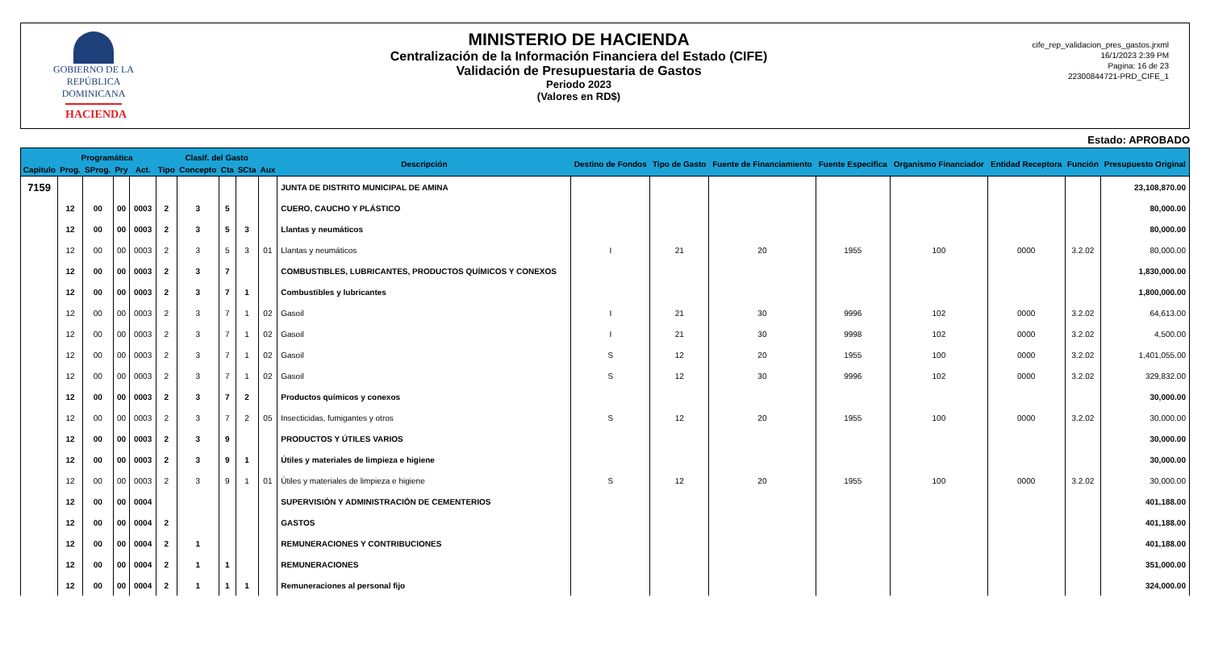GOBIERNO DE LA
REPÚBLICA
DOMINICANA
HACIENDA
MINISTERIO DE HACIENDA
Centralización de la Información Financiera del Estado (CIFE)
Validación de Presupuestaria de Gastos
Periodo 2023
(Valores en RD$)
cife_rep_validacion_pres_gastos.jrxml
16/1/2023 2:39 PM
Pagina: 16 de 23
22300844721-PRD_CIFE_1
Estado: APROBADO
| | Programática | | | | Clasif. del Gasto | | | | | Descripción | Destino de Fondos | Tipo de Gasto | Fuente de Financiamiento | Fuente Especifica | Organismo Financiador | Entidad Receptora | Función | Presupuesto Original |
| --- | --- | --- | --- | --- | --- | --- | --- | --- | --- | --- | --- | --- | --- | --- | --- | --- | --- | --- |
| Capitulo | Prog. | SProg. | Pry | Act. | Tipo | Concepto | Cta | SCta | Aux | | | | | | | | | |
| 7159 | | | | | | | | | | JUNTA DE DISTRITO MUNICIPAL DE AMINA | | | | | | | | 23,108,870.00 |
| | 12 | 00 | 00 | 0003 | 2 | 3 | 5 | | | CUERO, CAUCHO Y PLÁSTICO | | | | | | | | 80,000.00 |
| | 12 | 00 | 00 | 0003 | 2 | 3 | 5 | 3 | | Llantas y neumáticos | | | | | | | | 80,000.00 |
| | 12 | 00 | 00 | 0003 | 2 | 3 | 5 | 3 | 01 | Llantas y neumáticos | I | 21 | 20 | 1955 | 100 | 0000 | 3.2.02 | 80,000.00 |
| | 12 | 00 | 00 | 0003 | 2 | 3 | 7 | | | COMBUSTIBLES, LUBRICANTES, PRODUCTOS QUÍMICOS Y CONEXOS | | | | | | | | 1,830,000.00 |
| | 12 | 00 | 00 | 0003 | 2 | 3 | 7 | 1 | | Combustibles y lubricantes | | | | | | | | 1,800,000.00 |
| | 12 | 00 | 00 | 0003 | 2 | 3 | 7 | 1 | 02 | Gasoil | I | 21 | 30 | 9996 | 102 | 0000 | 3.2.02 | 64,613.00 |
| | 12 | 00 | 00 | 0003 | 2 | 3 | 7 | 1 | 02 | Gasoil | I | 21 | 30 | 9998 | 102 | 0000 | 3.2.02 | 4,500.00 |
| | 12 | 00 | 00 | 0003 | 2 | 3 | 7 | 1 | 02 | Gasoil | S | 12 | 20 | 1955 | 100 | 0000 | 3.2.02 | 1,401,055.00 |
| | 12 | 00 | 00 | 0003 | 2 | 3 | 7 | 1 | 02 | Gasoil | S | 12 | 30 | 9996 | 102 | 0000 | 3.2.02 | 329,832.00 |
| | 12 | 00 | 00 | 0003 | 2 | 3 | 7 | 2 | | Productos químicos y conexos | | | | | | | | 30,000.00 |
| | 12 | 00 | 00 | 0003 | 2 | 3 | 7 | 2 | 05 | Insecticidas, fumigantes y otros | S | 12 | 20 | 1955 | 100 | 0000 | 3.2.02 | 30,000.00 |
| | 12 | 00 | 00 | 0003 | 2 | 3 | 9 | | | PRODUCTOS Y ÚTILES VARIOS | | | | | | | | 30,000.00 |
| | 12 | 00 | 00 | 0003 | 2 | 3 | 9 | 1 | | Útiles y materiales de limpieza e higiene | | | | | | | | 30,000.00 |
| | 12 | 00 | 00 | 0003 | 2 | 3 | 9 | 1 | 01 | Útiles y materiales de limpieza e higiene | S | 12 | 20 | 1955 | 100 | 0000 | 3.2.02 | 30,000.00 |
| | 12 | 00 | 00 | 0004 | | | | | | SUPERVISIÓN Y ADMINISTRACIÓN DE CEMENTERIOS | | | | | | | | 401,188.00 |
| | 12 | 00 | 00 | 0004 | 2 | | | | | GASTOS | | | | | | | | 401,188.00 |
| | 12 | 00 | 00 | 0004 | 2 | 1 | | | | REMUNERACIONES Y CONTRIBUCIONES | | | | | | | | 401,188.00 |
| | 12 | 00 | 00 | 0004 | 2 | 1 | 1 | | | REMUNERACIONES | | | | | | | | 351,000.00 |
| | 12 | 00 | 00 | 0004 | 2 | 1 | 1 | 1 | | Remuneraciones al personal fijo | | | | | | | | 324,000.00 |